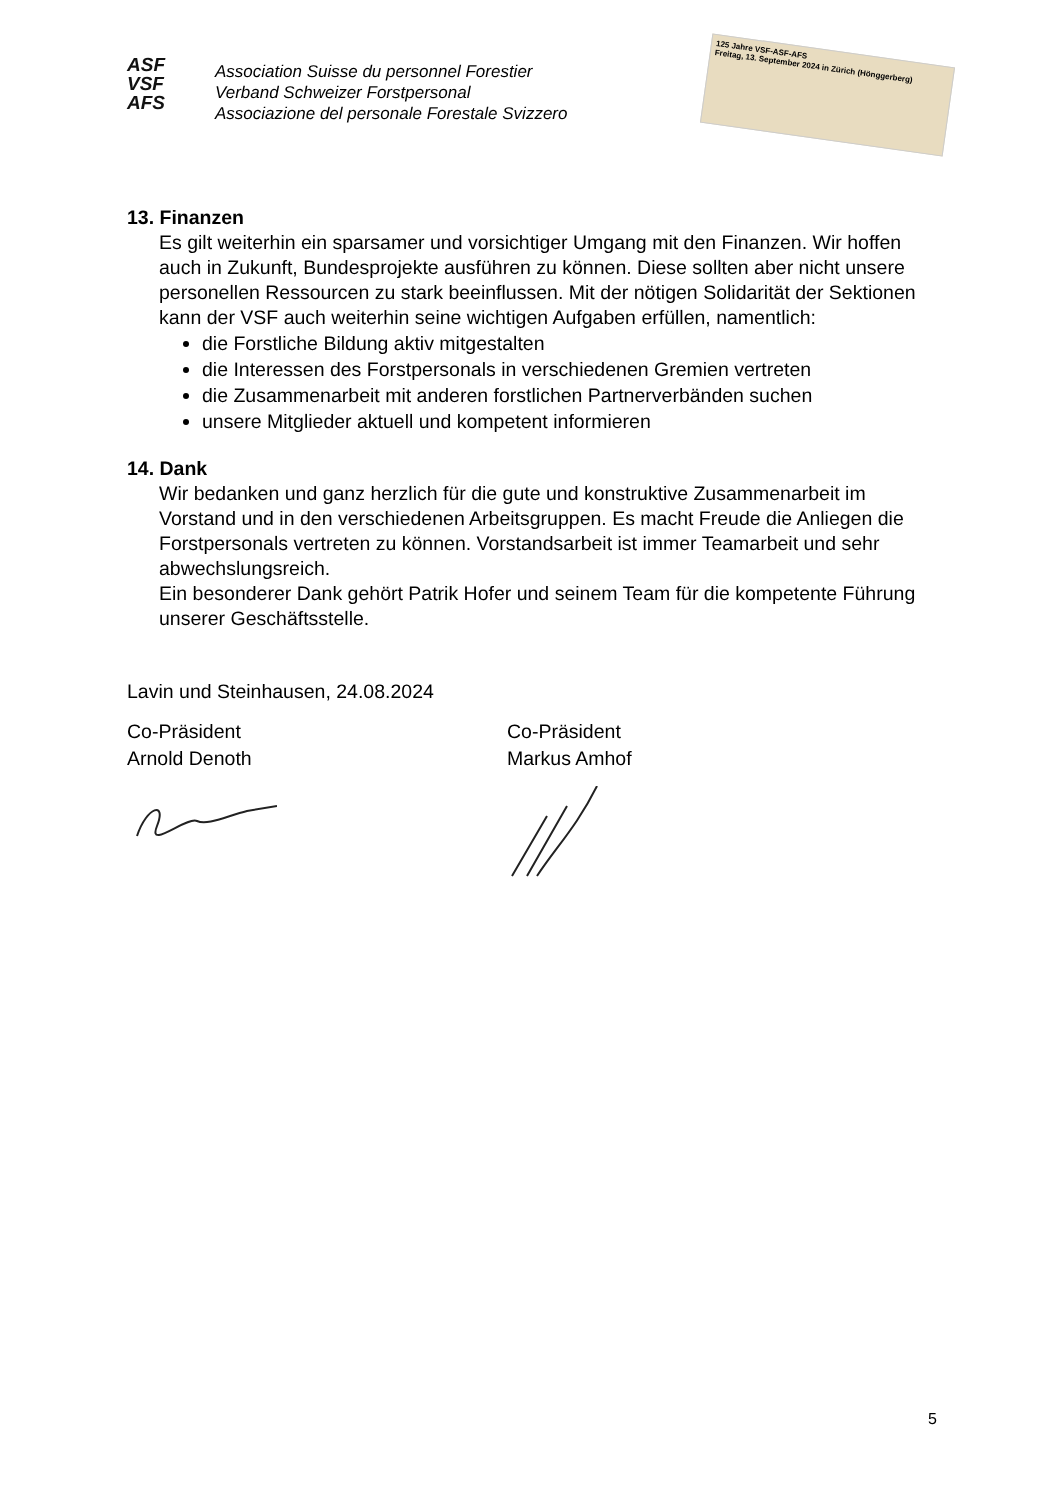ASF
VSF
AFS
Association Suisse du personnel Forestier
Verband Schweizer Forstpersonal
Associazione del personale Forestale Svizzero
125 Jahre VSF-ASF-AFS
Freitag, 13. September 2024 in Zürich (Hönggerberg)
13. Finanzen
Es gilt weiterhin ein sparsamer und vorsichtiger Umgang mit den Finanzen. Wir hoffen auch in Zukunft, Bundesprojekte ausführen zu können. Diese sollten aber nicht unsere personellen Ressourcen zu stark beeinflussen. Mit der nötigen Solidarität der Sektionen kann der VSF auch weiterhin seine wichtigen Aufgaben erfüllen, namentlich:
die Forstliche Bildung aktiv mitgestalten
die Interessen des Forstpersonals in verschiedenen Gremien vertreten
die Zusammenarbeit mit anderen forstlichen Partnerverbänden suchen
unsere Mitglieder aktuell und kompetent informieren
14. Dank
Wir bedanken und ganz herzlich für die gute und konstruktive Zusammenarbeit im Vorstand und in den verschiedenen Arbeitsgruppen. Es macht Freude die Anliegen die Forstpersonals vertreten zu können. Vorstandsarbeit ist immer Teamarbeit und sehr abwechslungsreich.
Ein besonderer Dank gehört Patrik Hofer und seinem Team für die kompetente Führung unserer Geschäftsstelle.
Lavin und Steinhausen, 24.08.2024
Co-Präsident
Arnold Denoth
Co-Präsident
Markus Amhof
5